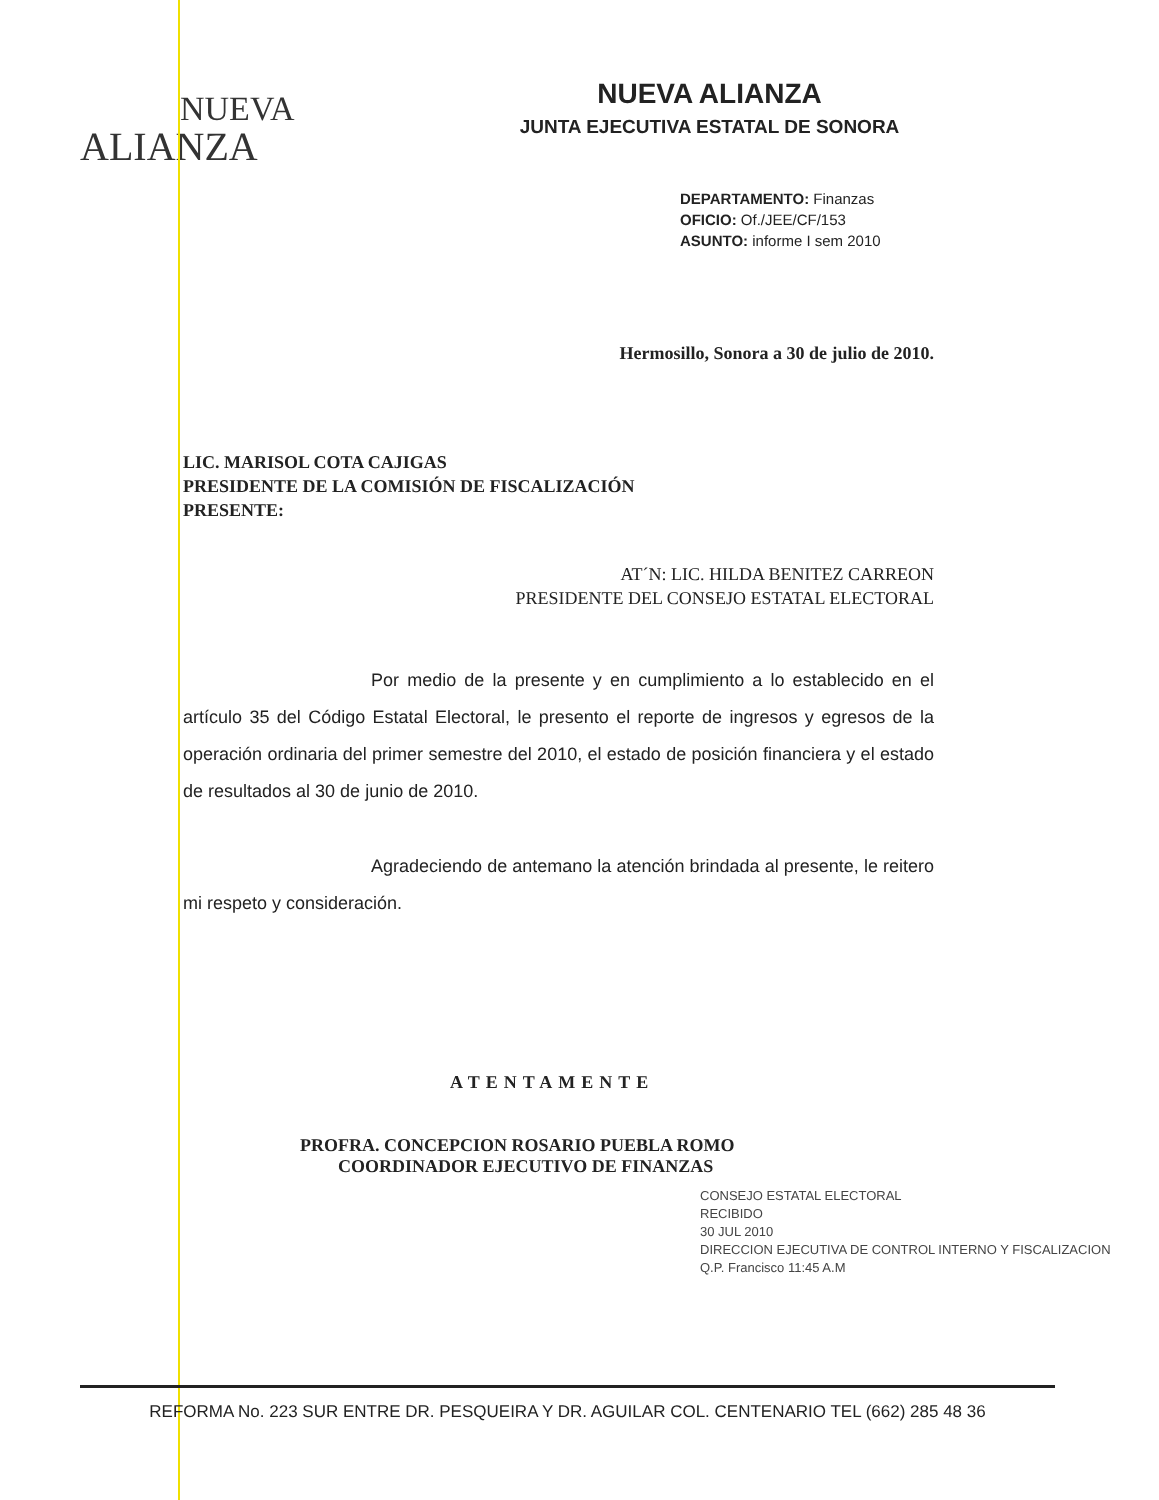NUEVA
ALIANZA
NUEVA ALIANZA
JUNTA EJECUTIVA ESTATAL DE SONORA
DEPARTAMENTO: Finanzas
OFICIO: Of./JEE/CF/153
ASUNTO: informe I sem 2010
Hermosillo, Sonora a 30 de julio de 2010.
LIC. MARISOL COTA CAJIGAS
PRESIDENTE DE LA COMISIÓN DE FISCALIZACIÓN
PRESENTE:
AT´N: LIC. HILDA BENITEZ CARREON
PRESIDENTE DEL CONSEJO ESTATAL ELECTORAL
Por medio de la presente y en cumplimiento a lo establecido en el artículo 35 del Código Estatal Electoral, le presento el reporte de ingresos y egresos de la operación ordinaria del primer semestre del 2010, el estado de posición financiera y el estado de resultados al 30 de junio de 2010.
Agradeciendo de antemano la atención brindada al presente, le reitero mi respeto y consideración.
ATENTAMENTE
PROFRA. CONCEPCION ROSARIO PUEBLA ROMO
COORDINADOR EJECUTIVO DE FINANZAS
CONSEJO ESTATAL ELECTORAL
RECIBIDO
30 JUL 2010
DIRECCION EJECUTIVA DE CONTROL INTERNO Y FISCALIZACION
Q.P. Francisco 11:45 A.M
REFORMA No. 223 SUR ENTRE DR. PESQUEIRA Y DR. AGUILAR COL. CENTENARIO TEL (662) 285 48 36